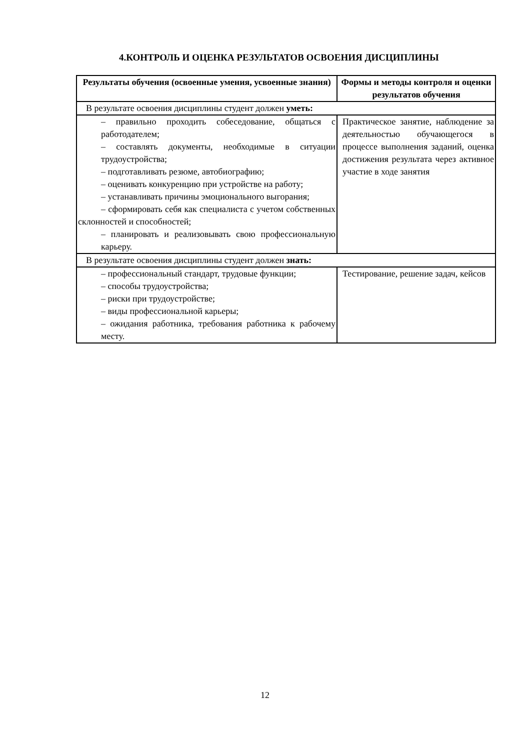4.КОНТРОЛЬ И ОЦЕНКА РЕЗУЛЬТАТОВ ОСВОЕНИЯ ДИСЦИПЛИНЫ
| Результаты обучения (освоенные умения, усвоенные знания) | Формы и методы контроля и оценки результатов обучения |
| --- | --- |
| В результате освоения дисциплины студент должен уметь: | |
| – правильно проходить собеседование, общаться с работодателем; – составлять документы, необходимые в ситуации трудоустройства; – подготавливать резюме, автобиографию; – оценивать конкуренцию при устройстве на работу; – устанавливать причины эмоционального выгорания; – сформировать себя как специалиста с учетом собственных склонностей и способностей; – планировать и реализовывать свою профессиональную карьеру. | Практическое занятие, наблюдение за деятельностью обучающегося в процессе выполнения заданий, оценка достижения результата через активное участие в ходе занятия |
| В результате освоения дисциплины студент должен знать: | |
| – профессиональный стандарт, трудовые функции; – способы трудоустройства; – риски при трудоустройстве; – виды профессиональной карьеры; – ожидания работника, требования работника к рабочему месту. | Тестирование, решение задач, кейсов |
12